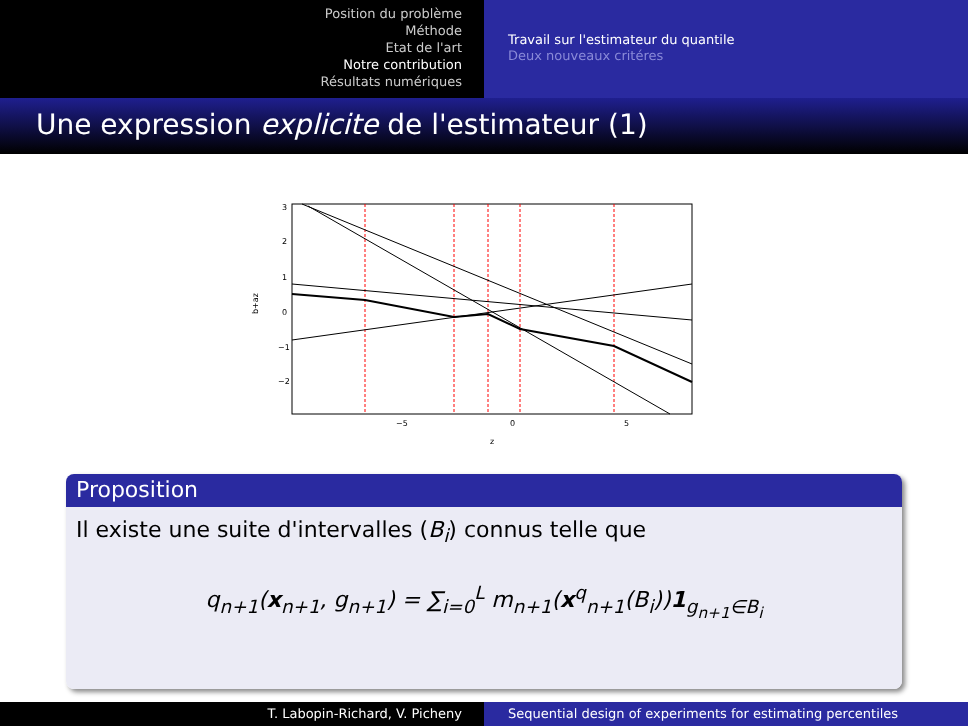Position du problème
Méthode
Etat de l'art
Notre contribution
Résultats numériques
Travail sur l'estimateur du quantile
Deux nouveaux critéres
Une expression explicite de l'estimateur (1)
b+az
3
2
1
0
−1
−2
−5
0
5
z
Proposition
Il existe une suite d'intervalles (B<sub>i</sub>) connus telle que
q<sub>n+1</sub>(x<sub>n+1</sub>, g<sub>n+1</sub>) = ∑<sub>i=0</sub><sup>L</sup> m<sub>n+1</sub>(x<sup>q</sup><sub>n+1</sub>(B<sub>i</sub>))1<sub>g<sub>n+1</sub>∈B<sub>i</sub></sub>
T. Labopin-Richard, V. Picheny Sequential design of experiments for estimating percentiles